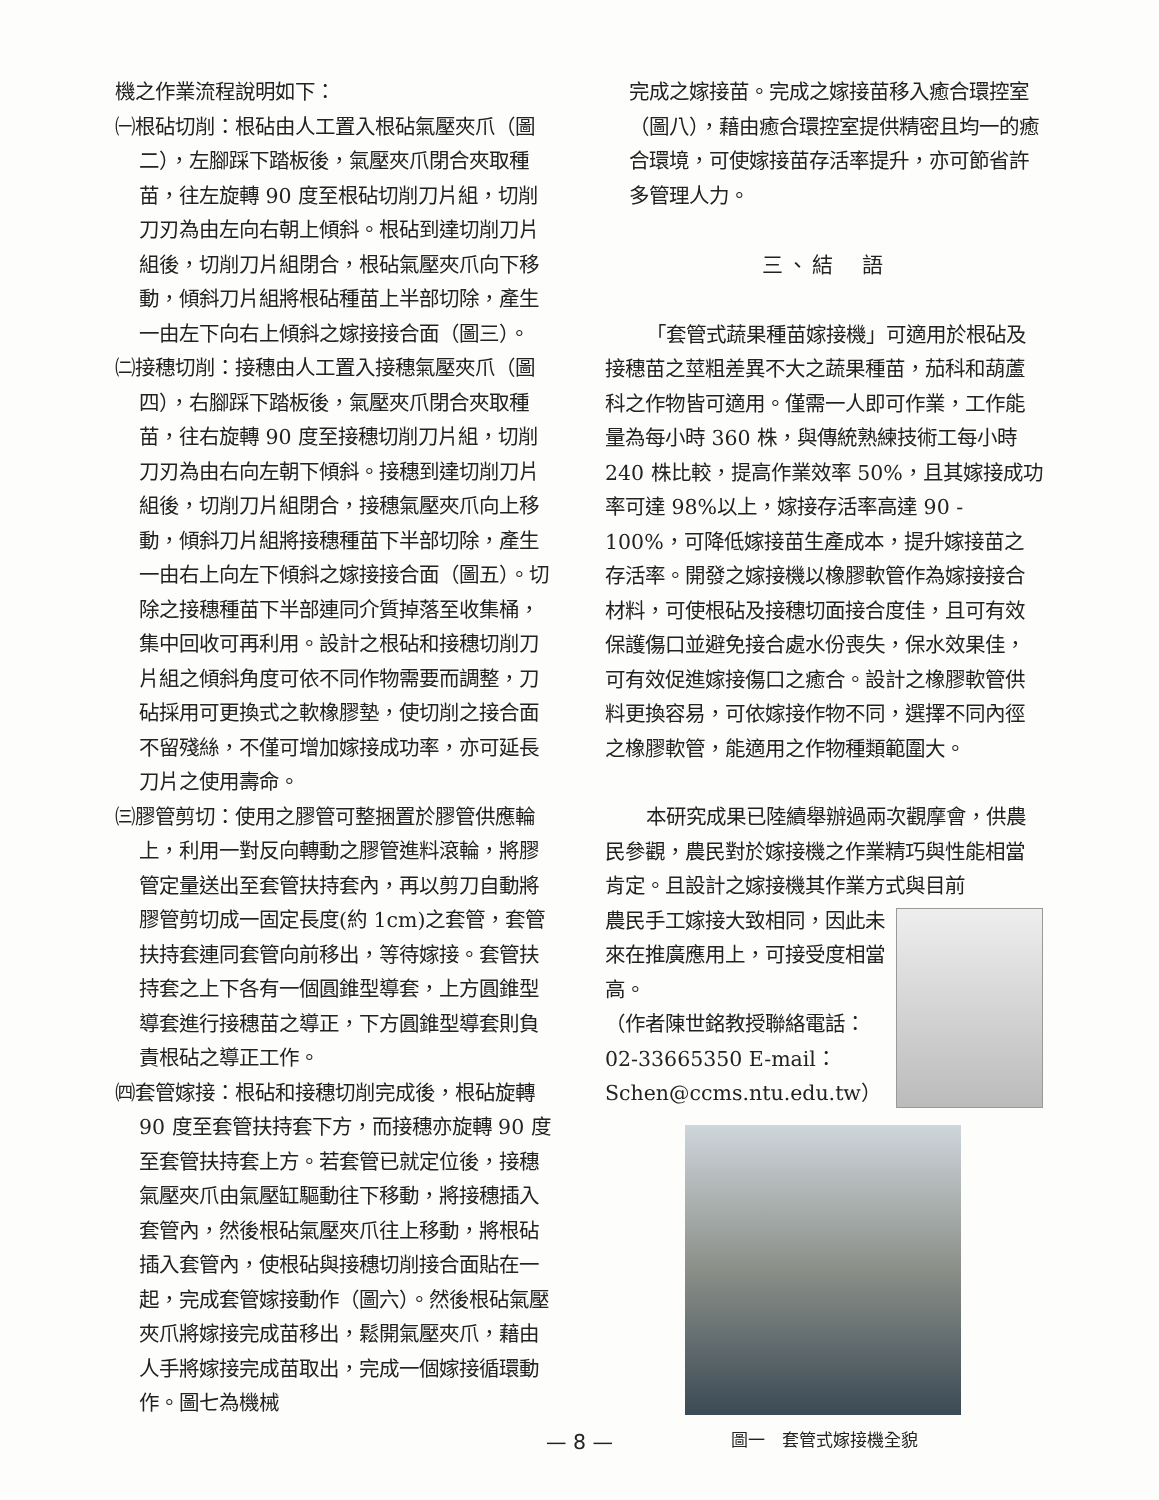機之作業流程說明如下：
㈠根砧切削：根砧由人工置入根砧氣壓夾爪（圖二），左腳踩下踏板後，氣壓夾爪閉合夾取種苗，往左旋轉 90 度至根砧切削刀片組，切削刀刃為由左向右朝上傾斜。根砧到達切削刀片組後，切削刀片組閉合，根砧氣壓夾爪向下移動，傾斜刀片組將根砧種苗上半部切除，產生一由左下向右上傾斜之嫁接接合面（圖三）。
㈡接穗切削：接穗由人工置入接穗氣壓夾爪（圖四），右腳踩下踏板後，氣壓夾爪閉合夾取種苗，往右旋轉 90 度至接穗切削刀片組，切削刀刃為由右向左朝下傾斜。接穗到達切削刀片組後，切削刀片組閉合，接穗氣壓夾爪向上移動，傾斜刀片組將接穗種苗下半部切除，產生一由右上向左下傾斜之嫁接接合面（圖五）。切除之接穗種苗下半部連同介質掉落至收集桶，集中回收可再利用。設計之根砧和接穗切削刀片組之傾斜角度可依不同作物需要而調整，刀砧採用可更換式之軟橡膠墊，使切削之接合面不留殘絲，不僅可增加嫁接成功率，亦可延長刀片之使用壽命。
㈢膠管剪切：使用之膠管可整捆置於膠管供應輪上，利用一對反向轉動之膠管進料滾輪，將膠管定量送出至套管扶持套內，再以剪刀自動將膠管剪切成一固定長度(約 1cm)之套管，套管扶持套連同套管向前移出，等待嫁接。套管扶持套之上下各有一個圓錐型導套，上方圓錐型導套進行接穗苗之導正，下方圓錐型導套則負責根砧之導正工作。
㈣套管嫁接：根砧和接穗切削完成後，根砧旋轉 90 度至套管扶持套下方，而接穗亦旋轉 90 度至套管扶持套上方。若套管已就定位後，接穗氣壓夾爪由氣壓缸驅動往下移動，將接穗插入套管內，然後根砧氣壓夾爪往上移動，將根砧插入套管內，使根砧與接穗切削接合面貼在一起，完成套管嫁接動作（圖六）。然後根砧氣壓夾爪將嫁接完成苗移出，鬆開氣壓夾爪，藉由人手將嫁接完成苗取出，完成一個嫁接循環動作。圖七為機械
完成之嫁接苗。完成之嫁接苗移入癒合環控室（圖八），藉由癒合環控室提供精密且均一的癒合環境，可使嫁接苗存活率提升，亦可節省許多管理人力。
三、結　語
「套管式蔬果種苗嫁接機」可適用於根砧及接穗苗之莖粗差異不大之蔬果種苗，茄科和葫蘆科之作物皆可適用。僅需一人即可作業，工作能量為每小時 360 株，與傳統熟練技術工每小時 240 株比較，提高作業效率 50%，且其嫁接成功率可達 98%以上，嫁接存活率高達 90 - 100%，可降低嫁接苗生產成本，提升嫁接苗之存活率。開發之嫁接機以橡膠軟管作為嫁接接合材料，可使根砧及接穗切面接合度佳，且可有效保護傷口並避免接合處水份喪失，保水效果佳，可有效促進嫁接傷口之癒合。設計之橡膠軟管供料更換容易，可依嫁接作物不同，選擇不同內徑之橡膠軟管，能適用之作物種類範圍大。
本研究成果已陸續舉辦過兩次觀摩會，供農民參觀，農民對於嫁接機之作業精巧與性能相當肯定。且設計之嫁接機其作業方式與目前
農民手工嫁接大致相同，因此未來在推廣應用上，可接受度相當高。
（作者陳世銘教授聯絡電話：02-33665350 E-mail：Schen@ccms.ntu.edu.tw）
圖一　套管式嫁接機全貌
— 8 —